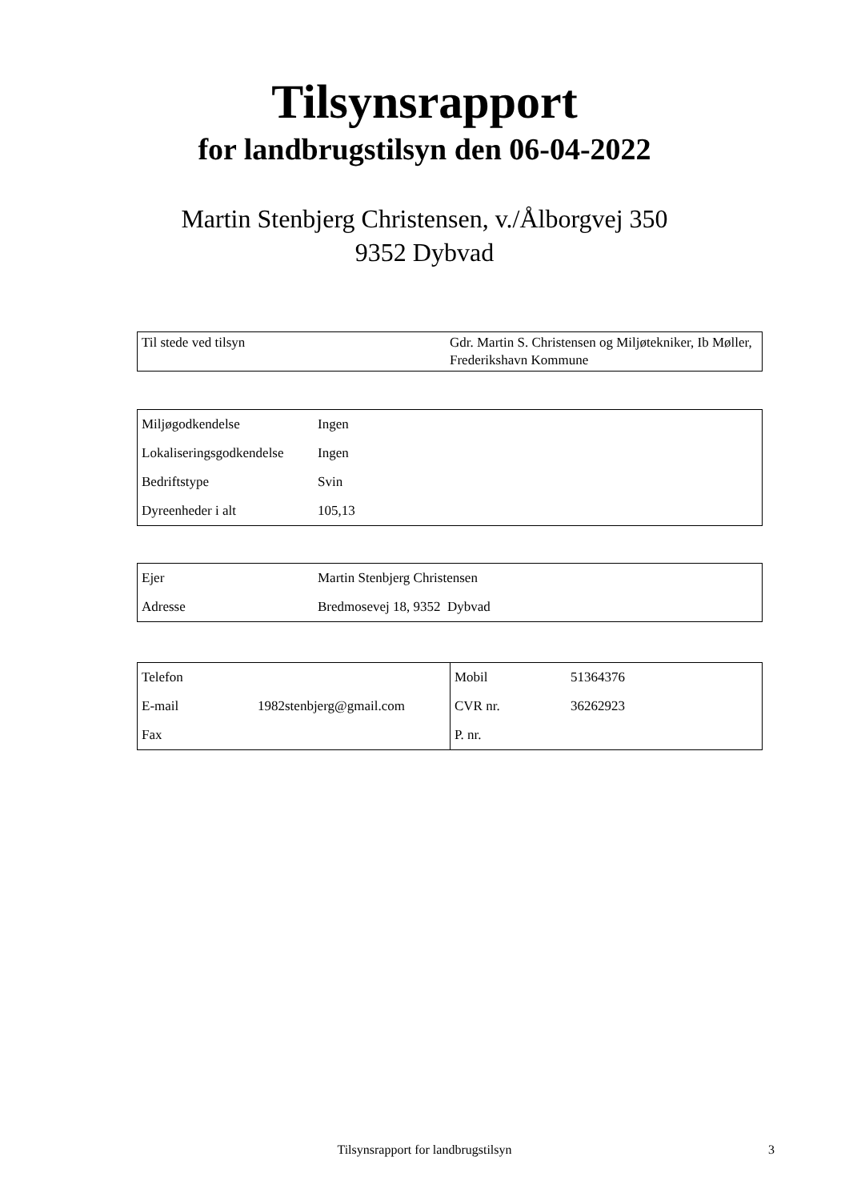Tilsynsrapport
for landbrugstilsyn den 06-04-2022
Martin Stenbjerg Christensen, v./Ålborgvej 350
9352 Dybvad
| Til stede ved tilsyn | Gdr. Martin S. Christensen og Miljøtekniker, Ib Møller, Frederikshavn Kommune |
| Miljøgodkendelse | Ingen |
| Lokaliseringsgodkendelse | Ingen |
| Bedriftstype | Svin |
| Dyreenheder i alt | 105,13 |
| Ejer | Martin Stenbjerg Christensen |
| Adresse | Bredmosevej 18, 9352 Dybvad |
| Telefon | | Mobil | 51364376 |
| E-mail | 1982stenbjerg@gmail.com | CVR nr. | 36262923 |
| Fax | | P. nr. | |
Tilsynsrapport for landbrugstilsyn
3